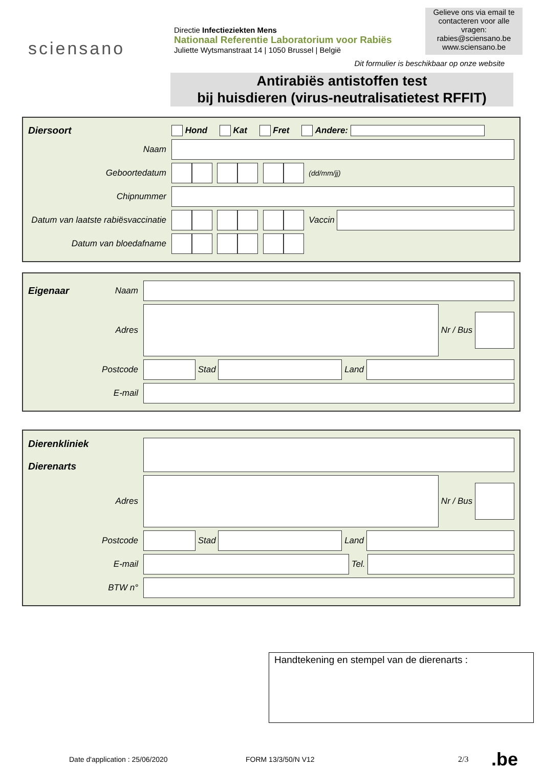sciensano
Directie Infectieziekten Mens
Nationaal Referentie Laboratorium voor Rabiës
Juliette Wytsmanstraat 14 | 1050 Brussel | België
Gelieve ons via email te contacteren voor alle vragen:
rabies@sciensano.be
www.sciensano.be
Dit formulier is beschikbaar op onze website
Antirabiës antistoffen test
bij huisdieren (virus-neutralisatietest RFFIT)
Diersoort Hond Kat Fret Andere:
Naam
Geboortedatum (dd/mm/jj)
Chipnummer
Datum van laatste rabiësvaccinatie Vaccin
Datum van bloedafname
Eigenaar Naam
Adres Nr / Bus
Postcode Stad Land
E-mail
Dierenkliniek
Dierenarts
Adres Nr / Bus
Postcode Stad Land
E-mail Tel.
BTW n°
Handtekening en stempel van de dierenarts :
Date d'application : 25/06/2020 FORM 13/3/50/N V12 2/3.be